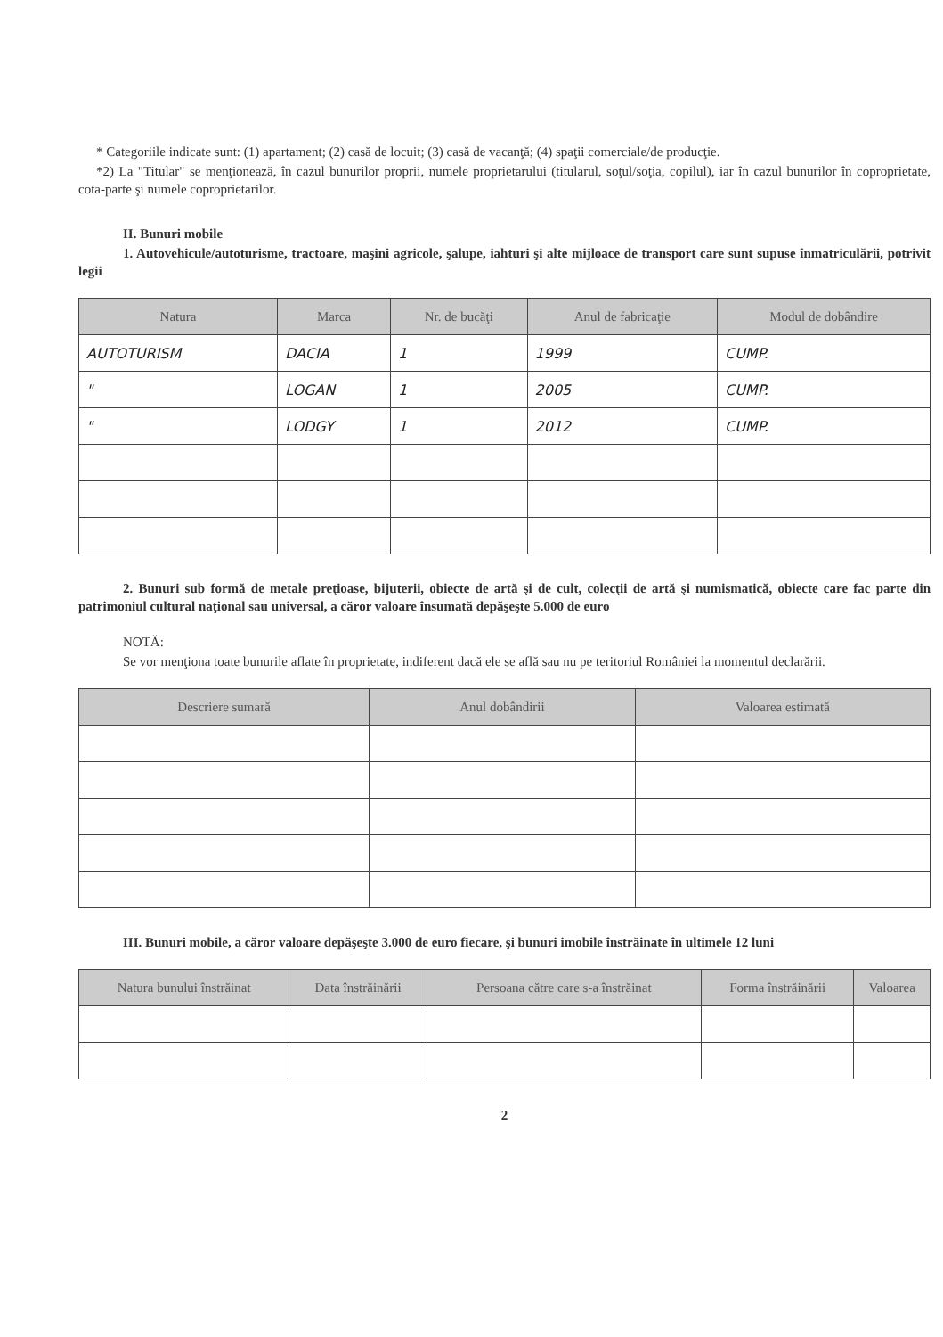* Categoriile indicate sunt: (1) apartament; (2) casă de locuit; (3) casă de vacanţă; (4) spaţii comerciale/de producţie.
*2) La "Titular" se menţionează, în cazul bunurilor proprii, numele proprietarului (titularul, soţul/soţia, copilul), iar în cazul bunurilor în coproprietate, cota-parte şi numele coproprietarilor.
II. Bunuri mobile
1. Autovehicule/autoturisme, tractoare, maşini agricole, şalupe, iahturi şi alte mijloace de transport care sunt supuse înmatriculării, potrivit legii
| Natura | Marca | Nr. de bucăţi | Anul de fabricaţie | Modul de dobândire |
| --- | --- | --- | --- | --- |
| AUTOTURISM | DACIA | 1 | 1999 | CUMP. |
| " | LOGAN | 1 | 2005 | CUMP. |
| " | LODGY | 1 | 2012 | CUMP. |
2. Bunuri sub formă de metale preţioase, bijuterii, obiecte de artă şi de cult, colecţii de artă şi numismatică, obiecte care fac parte din patrimoniul cultural naţional sau universal, a căror valoare însumată depăşeşte 5.000 de euro
NOTĂ:
Se vor menţiona toate bunurile aflate în proprietate, indiferent dacă ele se află sau nu pe teritoriul României la momentul declarării.
| Descriere sumară | Anul dobândirii | Valoarea estimată |
| --- | --- | --- |
III. Bunuri mobile, a căror valoare depăşeşte 3.000 de euro fiecare, şi bunuri imobile înstrăinate în ultimele 12 luni
| Natura bunului înstrăinat | Data înstrăinării | Persoana către care s-a înstrăinat | Forma înstrăinării | Valoarea |
| --- | --- | --- | --- | --- |
2